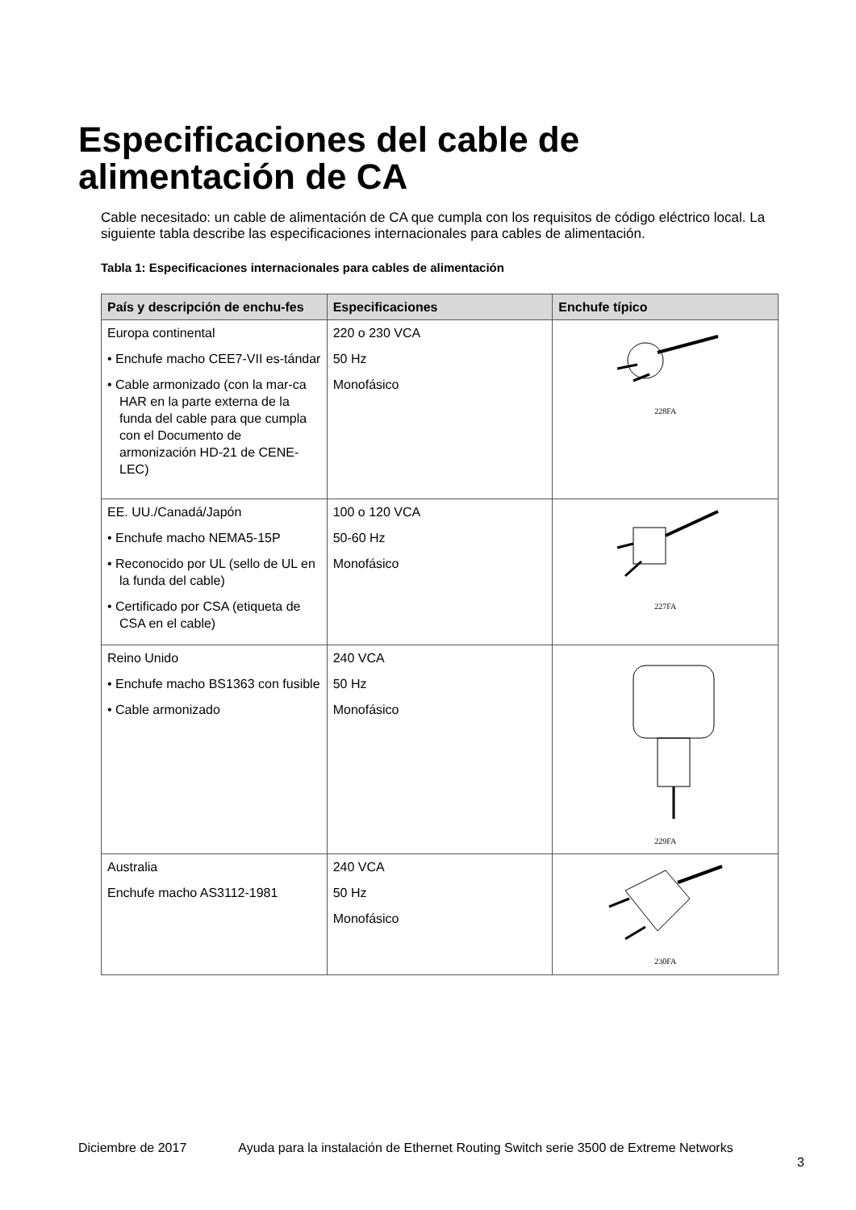Especificaciones del cable de
alimentación de CA
Cable necesitado: un cable de alimentación de CA que cumpla con los requisitos de código eléctrico local. La siguiente tabla describe las especificaciones internacionales para cables de alimentación.
Tabla 1: Especificaciones internacionales para cables de alimentación
| País y descripción de enchu-fes | Especificaciones | Enchufe típico |
| --- | --- | --- |
| Europa continental • Enchufe macho CEE7-VII es-tándar • Cable armonizado (con la mar-ca HAR en la parte externa de la funda del cable para que cumpla con el Documento de armonización HD-21 de CENE-LEC) | 220 o 230 VCA 50 Hz Monofásico | 228FA |
| EE. UU./Canadá/Japón • Enchufe macho NEMA5-15P • Reconocido por UL (sello de UL en la funda del cable) • Certificado por CSA (etiqueta de CSA en el cable) | 100 o 120 VCA 50-60 Hz Monofásico | 227FA |
| Reino Unido • Enchufe macho BS1363 con fusible • Cable armonizado | 240 VCA 50 Hz Monofásico | 229FA |
| Australia Enchufe macho AS3112-1981 | 240 VCA 50 Hz Monofásico | 230FA |
Diciembre de 2017 Ayuda para la instalación de Ethernet Routing Switch serie 3500 de Extreme Networks 3